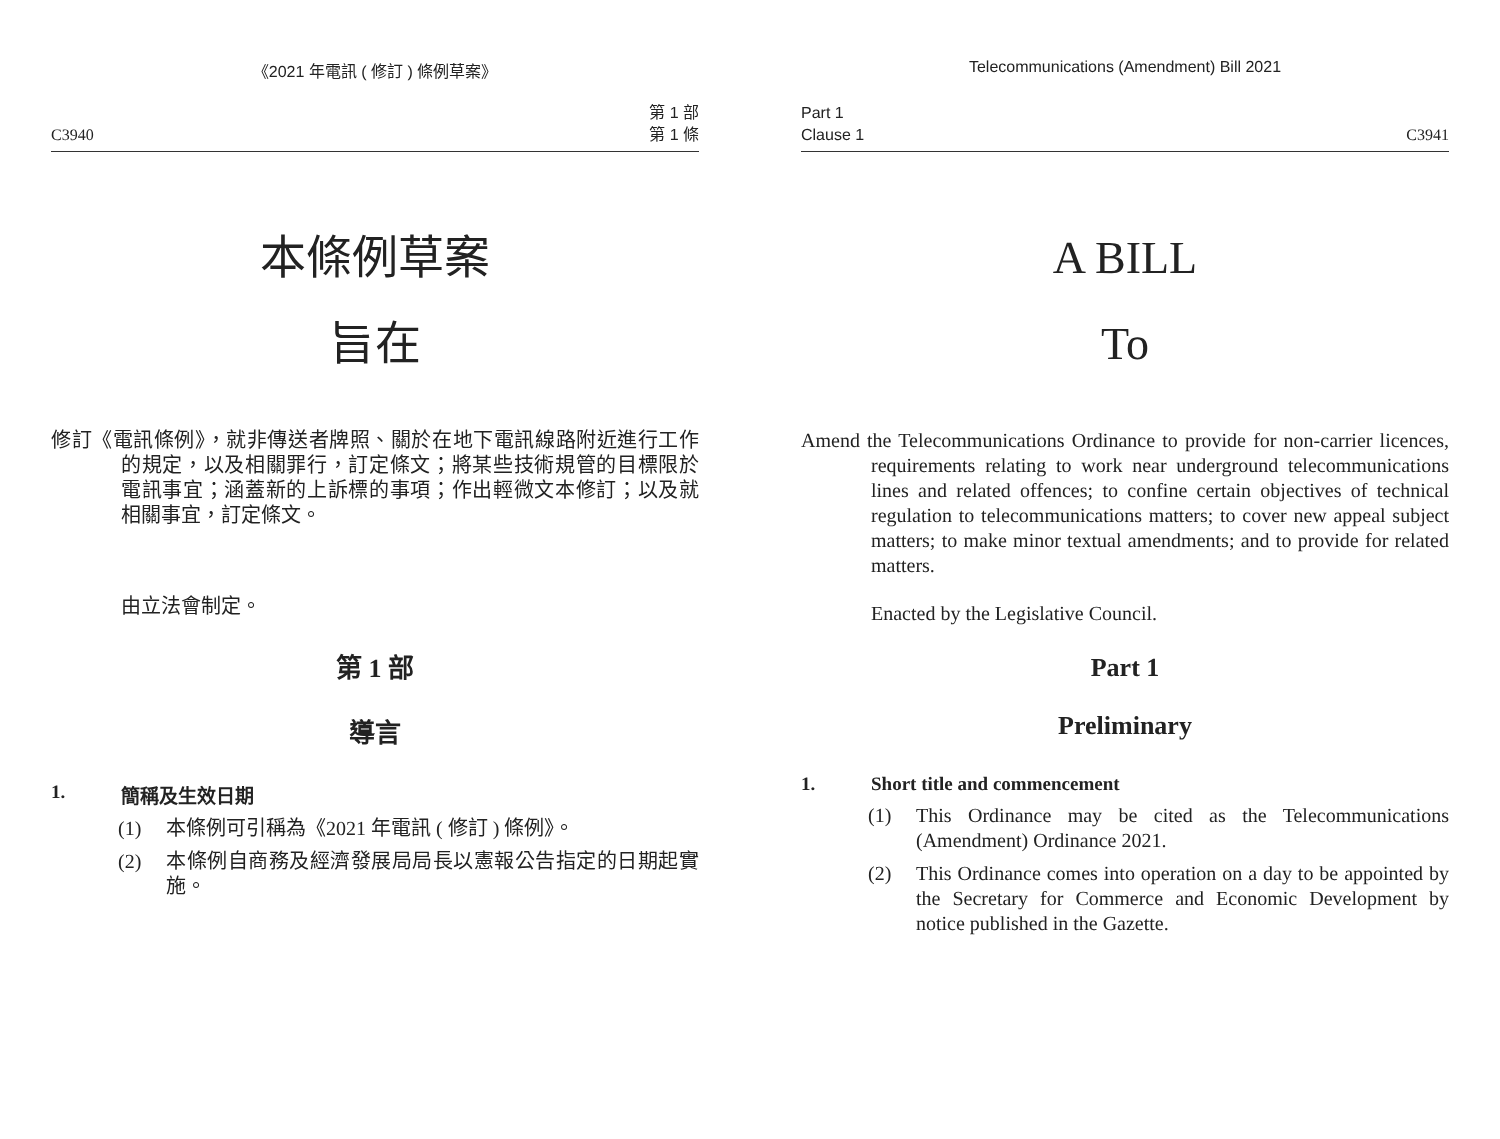《2021 年電訊 ( 修訂 ) 條例草案》
C3940 第 1 部
第 1 條
本條例草案
旨在
修訂《電訊條例》，就非傳送者牌照、關於在地下電訊線路附近進行工作的規定，以及相關罪行，訂定條文；將某些技術規管的目標限於電訊事宜；涵蓋新的上訴標的事項；作出輕微文本修訂；以及就相關事宜，訂定條文。
由立法會制定。
第 1 部
導言
1. 簡稱及生效日期
(1) 本條例可引稱為《2021 年電訊 ( 修訂 ) 條例》。
(2) 本條例自商務及經濟發展局局長以憲報公告指定的日期起實施。
Telecommunications (Amendment) Bill 2021
Part 1
Clause 1 C3941
A BILL
To
Amend the Telecommunications Ordinance to provide for non-carrier licences, requirements relating to work near underground telecommunications lines and related offences; to confine certain objectives of technical regulation to telecommunications matters; to cover new appeal subject matters; to make minor textual amendments; and to provide for related matters.
Enacted by the Legislative Council.
Part 1
Preliminary
1. Short title and commencement
(1) This Ordinance may be cited as the Telecommunications (Amendment) Ordinance 2021.
(2) This Ordinance comes into operation on a day to be appointed by the Secretary for Commerce and Economic Development by notice published in the Gazette.